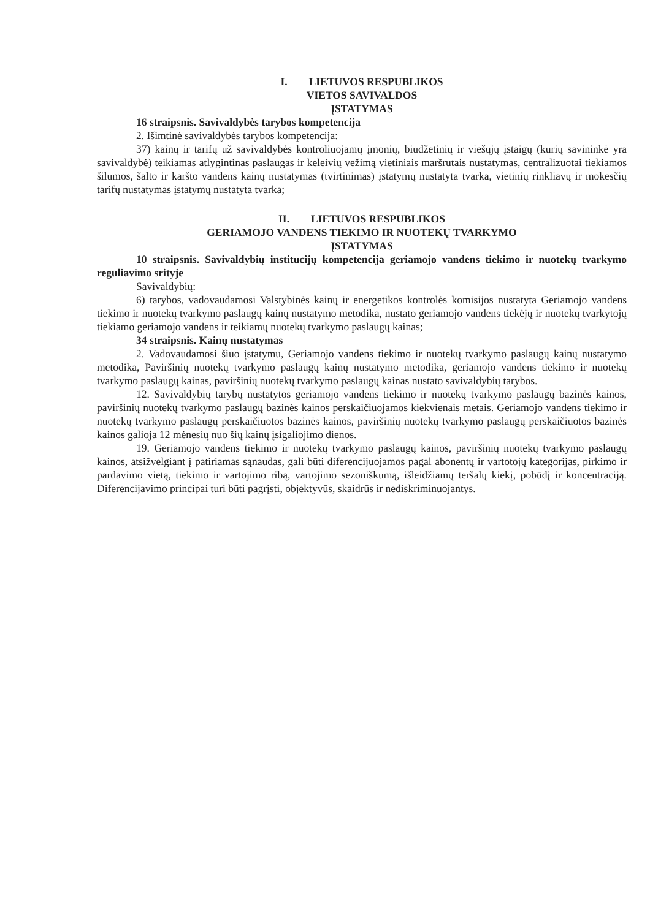I. LIETUVOS RESPUBLIKOS
VIETOS SAVIVALDOS
ĮSTATYMAS
16 straipsnis. Savivaldybės tarybos kompetencija
2. Išimtinė savivaldybės tarybos kompetencija:
37) kainų ir tarifų už savivaldybės kontroliuojamų įmonių, biudžetinių ir viešųjų įstaigų (kurių savininkė yra savivaldybė) teikiamas atlygintinas paslaugas ir keleivių vežimą vietiniais maršrutais nustatymas, centralizuotai tiekiamos šilumos, šalto ir karšto vandens kainų nustatymas (tvirtinimas) įstatymų nustatyta tvarka, vietinių rinkliavų ir mokesčių tarifų nustatymas įstatymų nustatyta tvarka;
II. LIETUVOS RESPUBLIKOS
GERIAMOJO VANDENS TIEKIMO IR NUOTEKŲ TVARKYMO
ĮSTATYMAS
10 straipsnis. Savivaldybių institucijų kompetencija geriamojo vandens tiekimo ir nuotekų tvarkymo reguliavimo srityje
Savivaldybių:
6) tarybos, vadovaudamosi Valstybinės kainų ir energetikos kontrolės komisijos nustatyta Geriamojo vandens tiekimo ir nuotekų tvarkymo paslaugų kainų nustatymo metodika, nustato geriamojo vandens tiekėjų ir nuotekų tvarkytojų tiekiamo geriamojo vandens ir teikiamų nuotekų tvarkymo paslaugų kainas;
34 straipsnis. Kainų nustatymas
2. Vadovaudamosi šiuo įstatymu, Geriamojo vandens tiekimo ir nuotekų tvarkymo paslaugų kainų nustatymo metodika, Paviršinių nuotekų tvarkymo paslaugų kainų nustatymo metodika, geriamojo vandens tiekimo ir nuotekų tvarkymo paslaugų kainas, paviršinių nuotekų tvarkymo paslaugų kainas nustato savivaldybių tarybos.
12. Savivaldybių tarybų nustatytos geriamojo vandens tiekimo ir nuotekų tvarkymo paslaugų bazinės kainos, paviršinių nuotekų tvarkymo paslaugų bazinės kainos perskaičiuojamos kiekvienais metais. Geriamojo vandens tiekimo ir nuotekų tvarkymo paslaugų perskaičiuotos bazinės kainos, paviršinių nuotekų tvarkymo paslaugų perskaičiuotos bazinės kainos galioja 12 mėnesių nuo šių kainų įsigaliojimo dienos.
19. Geriamojo vandens tiekimo ir nuotekų tvarkymo paslaugų kainos, paviršinių nuotekų tvarkymo paslaugų kainos, atsižvelgiant į patiriamas sąnaudas, gali būti diferencijuojamos pagal abonentų ir vartotojų kategorijas, pirkimo ir pardavimo vietą, tiekimo ir vartojimo ribą, vartojimo sezoniškumą, išleidžiamų teršalų kiekį, pobūdį ir koncentraciją. Diferencijavimo principai turi būti pagrįsti, objektyvūs, skaidrūs ir nediskriminuojantys.